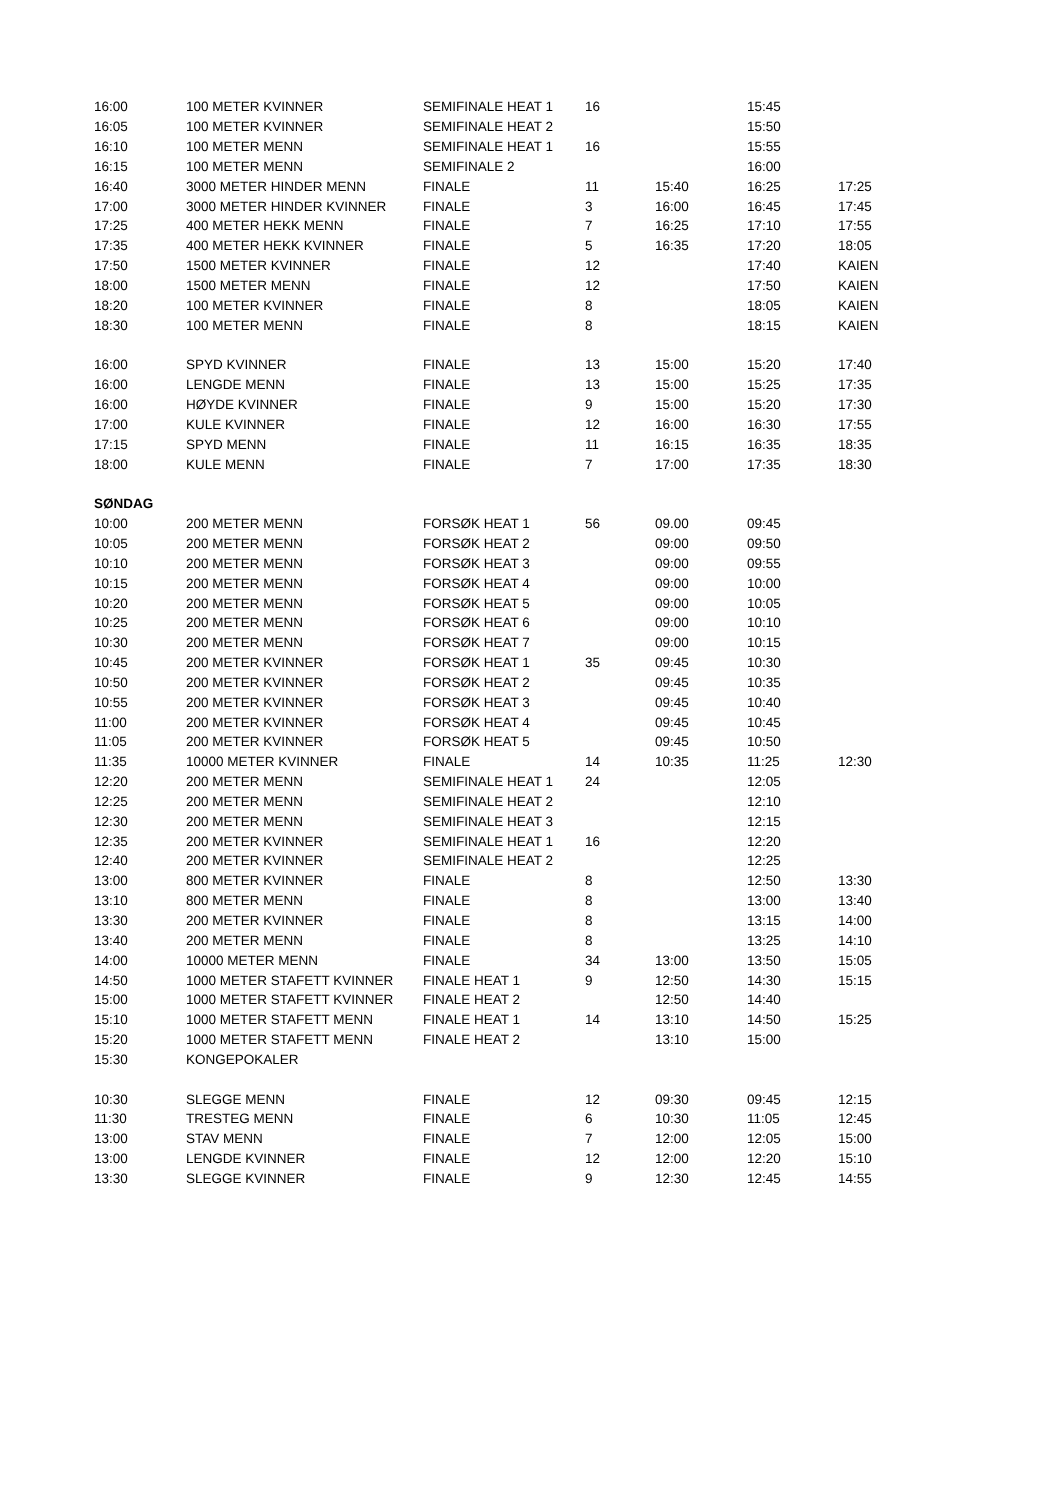| 16:00 | 100 METER KVINNER | SEMIFINALE HEAT 1 | 16 | | 15:45 | |
| 16:05 | 100 METER KVINNER | SEMIFINALE HEAT 2 | | | 15:50 | |
| 16:10 | 100 METER MENN | SEMIFINALE HEAT 1 | 16 | | 15:55 | |
| 16:15 | 100 METER MENN | SEMIFINALE 2 | | | 16:00 | |
| 16:40 | 3000 METER HINDER MENN | FINALE | 11 | 15:40 | 16:25 | 17:25 |
| 17:00 | 3000 METER HINDER KVINNER | FINALE | 3 | 16:00 | 16:45 | 17:45 |
| 17:25 | 400 METER HEKK MENN | FINALE | 7 | 16:25 | 17:10 | 17:55 |
| 17:35 | 400 METER HEKK KVINNER | FINALE | 5 | 16:35 | 17:20 | 18:05 |
| 17:50 | 1500 METER KVINNER | FINALE | 12 | | 17:40 | KAIEN |
| 18:00 | 1500 METER MENN | FINALE | 12 | | 17:50 | KAIEN |
| 18:20 | 100 METER KVINNER | FINALE | 8 | | 18:05 | KAIEN |
| 18:30 | 100 METER MENN | FINALE | 8 | | 18:15 | KAIEN |
| 16:00 | SPYD KVINNER | FINALE | 13 | 15:00 | 15:20 | 17:40 |
| 16:00 | LENGDE MENN | FINALE | 13 | 15:00 | 15:25 | 17:35 |
| 16:00 | HØYDE KVINNER | FINALE | 9 | 15:00 | 15:20 | 17:30 |
| 17:00 | KULE KVINNER | FINALE | 12 | 16:00 | 16:30 | 17:55 |
| 17:15 | SPYD MENN | FINALE | 11 | 16:15 | 16:35 | 18:35 |
| 18:00 | KULE MENN | FINALE | 7 | 17:00 | 17:35 | 18:30 |
| SØNDAG | | | | | | |
| 10:00 | 200 METER MENN | FORSØK HEAT 1 | 56 | 09.00 | 09:45 | |
| 10:05 | 200 METER MENN | FORSØK HEAT 2 | | 09:00 | 09:50 | |
| 10:10 | 200 METER MENN | FORSØK HEAT 3 | | 09:00 | 09:55 | |
| 10:15 | 200 METER MENN | FORSØK HEAT 4 | | 09:00 | 10:00 | |
| 10:20 | 200 METER MENN | FORSØK HEAT 5 | | 09:00 | 10:05 | |
| 10:25 | 200 METER MENN | FORSØK HEAT 6 | | 09:00 | 10:10 | |
| 10:30 | 200 METER MENN | FORSØK HEAT 7 | | 09:00 | 10:15 | |
| 10:45 | 200 METER KVINNER | FORSØK HEAT 1 | 35 | 09:45 | 10:30 | |
| 10:50 | 200 METER KVINNER | FORSØK HEAT 2 | | 09:45 | 10:35 | |
| 10:55 | 200 METER KVINNER | FORSØK HEAT 3 | | 09:45 | 10:40 | |
| 11:00 | 200 METER KVINNER | FORSØK HEAT 4 | | 09:45 | 10:45 | |
| 11:05 | 200 METER KVINNER | FORSØK HEAT 5 | | 09:45 | 10:50 | |
| 11:35 | 10000 METER KVINNER | FINALE | 14 | 10:35 | 11:25 | 12:30 |
| 12:20 | 200 METER MENN | SEMIFINALE HEAT 1 | 24 | | 12:05 | |
| 12:25 | 200 METER MENN | SEMIFINALE HEAT 2 | | | 12:10 | |
| 12:30 | 200 METER MENN | SEMIFINALE HEAT 3 | | | 12:15 | |
| 12:35 | 200 METER KVINNER | SEMIFINALE HEAT 1 | 16 | | 12:20 | |
| 12:40 | 200 METER KVINNER | SEMIFINALE HEAT 2 | | | 12:25 | |
| 13:00 | 800 METER KVINNER | FINALE | 8 | | 12:50 | 13:30 |
| 13:10 | 800 METER MENN | FINALE | 8 | | 13:00 | 13:40 |
| 13:30 | 200 METER KVINNER | FINALE | 8 | | 13:15 | 14:00 |
| 13:40 | 200 METER MENN | FINALE | 8 | | 13:25 | 14:10 |
| 14:00 | 10000 METER MENN | FINALE | 34 | 13:00 | 13:50 | 15:05 |
| 14:50 | 1000 METER STAFETT KVINNER | FINALE HEAT 1 | 9 | 12:50 | 14:30 | 15:15 |
| 15:00 | 1000 METER STAFETT KVINNER | FINALE HEAT 2 | | 12:50 | 14:40 | |
| 15:10 | 1000 METER STAFETT MENN | FINALE HEAT 1 | 14 | 13:10 | 14:50 | 15:25 |
| 15:20 | 1000 METER STAFETT MENN | FINALE HEAT 2 | | 13:10 | 15:00 | |
| 15:30 | KONGEPOKALER | | | | | |
| 10:30 | SLEGGE MENN | FINALE | 12 | 09:30 | 09:45 | 12:15 |
| 11:30 | TRESTEG MENN | FINALE | 6 | 10:30 | 11:05 | 12:45 |
| 13:00 | STAV MENN | FINALE | 7 | 12:00 | 12:05 | 15:00 |
| 13:00 | LENGDE KVINNER | FINALE | 12 | 12:00 | 12:20 | 15:10 |
| 13:30 | SLEGGE KVINNER | FINALE | 9 | 12:30 | 12:45 | 14:55 |